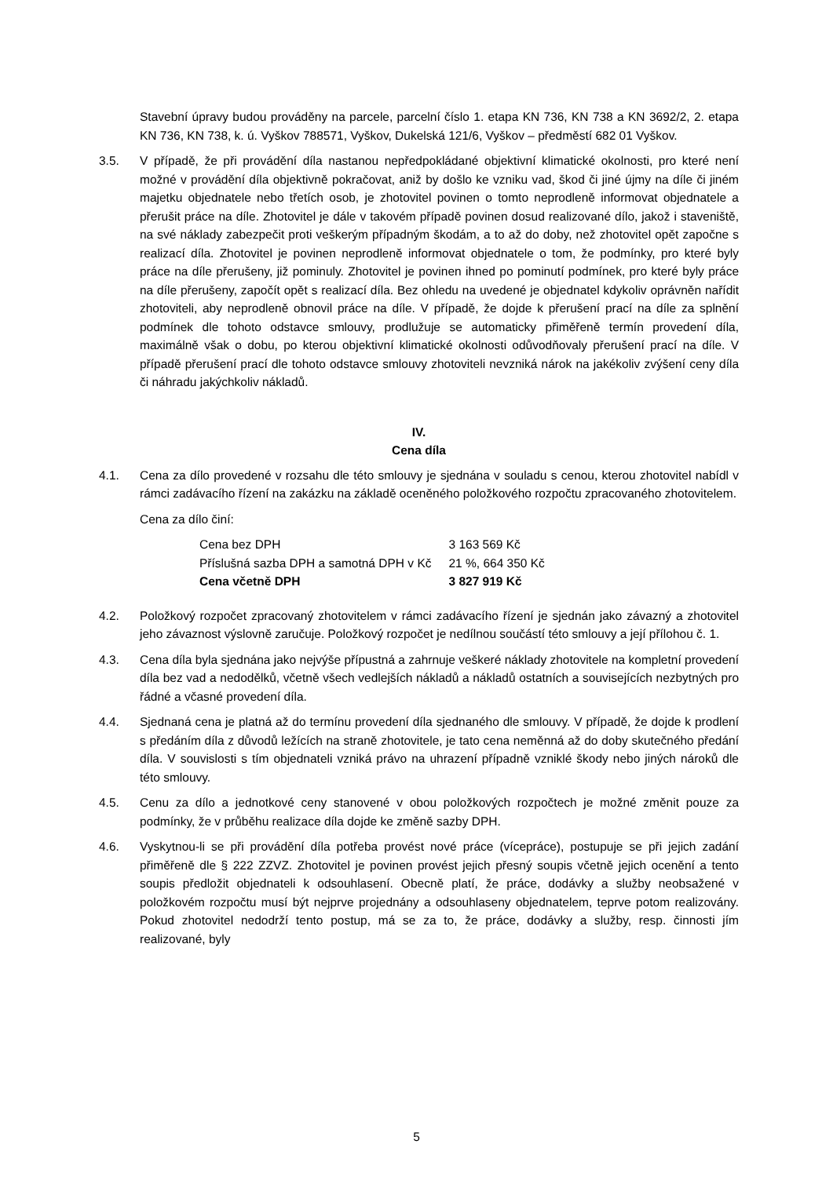Stavební úpravy budou prováděny na parcele, parcelní číslo 1. etapa KN 736, KN 738 a KN 3692/2, 2. etapa KN 736, KN 738, k. ú. Vyškov 788571, Vyškov, Dukelská 121/6, Vyškov – předměstí 682 01 Vyškov.
3.5. V případě, že při provádění díla nastanou nepředpokládané objektivní klimatické okolnosti, pro které není možné v provádění díla objektivně pokračovat, aniž by došlo ke vzniku vad, škod či jiné újmy na díle či jiném majetku objednatele nebo třetích osob, je zhotovitel povinen o tomto neprodleně informovat objednatele a přerušit práce na díle. Zhotovitel je dále v takovém případě povinen dosud realizované dílo, jakož i staveniště, na své náklady zabezpečit proti veškerým případným škodám, a to až do doby, než zhotovitel opět započne s realizací díla. Zhotovitel je povinen neprodleně informovat objednatele o tom, že podmínky, pro které byly práce na díle přerušeny, již pominuly. Zhotovitel je povinen ihned po pominutí podmínek, pro které byly práce na díle přerušeny, započít opět s realizací díla. Bez ohledu na uvedené je objednatel kdykoliv oprávněn nařídit zhotoviteli, aby neprodleně obnovil práce na díle. V případě, že dojde k přerušení prací na díle za splnění podmínek dle tohoto odstavce smlouvy, prodlužuje se automaticky přiměřeně termín provedení díla, maximálně však o dobu, po kterou objektivní klimatické okolnosti odůvodňovaly přerušení prací na díle. V případě přerušení prací dle tohoto odstavce smlouvy zhotoviteli nevzniká nárok na jakékoliv zvýšení ceny díla či náhradu jakýchkoliv nákladů.
IV.
Cena díla
4.1. Cena za dílo provedené v rozsahu dle této smlouvy je sjednána v souladu s cenou, kterou zhotovitel nabídl v rámci zadávacího řízení na zakázku na základě oceněného položkového rozpočtu zpracovaného zhotovitelem.
Cena za dílo činí:
| Cena bez DPH | 3 163 569 Kč |
| Příslušná sazba DPH a samotná DPH v Kč | 21 %, 664 350 Kč |
| Cena včetně DPH | 3 827 919 Kč |
4.2. Položkový rozpočet zpracovaný zhotovitelem v rámci zadávacího řízení je sjednán jako závazný a zhotovitel jeho závaznost výslovně zaručuje. Položkový rozpočet je nedílnou součástí této smlouvy a její přílohou č. 1.
4.3. Cena díla byla sjednána jako nejvýše přípustná a zahrnuje veškeré náklady zhotovitele na kompletní provedení díla bez vad a nedodělků, včetně všech vedlejších nákladů a nákladů ostatních a souvisejících nezbytných pro řádné a včasné provedení díla.
4.4. Sjednaná cena je platná až do termínu provedení díla sjednaného dle smlouvy. V případě, že dojde k prodlení s předáním díla z důvodů ležících na straně zhotovitele, je tato cena neměnná až do doby skutečného předání díla. V souvislosti s tím objednateli vzniká právo na uhrazení případně vzniklé škody nebo jiných nároků dle této smlouvy.
4.5. Cenu za dílo a jednotkové ceny stanovené v obou položkových rozpočtech je možné změnit pouze za podmínky, že v průběhu realizace díla dojde ke změně sazby DPH.
4.6. Vyskytnou-li se při provádění díla potřeba provést nové práce (vícepráce), postupuje se při jejich zadání přiměřeně dle § 222 ZZVZ. Zhotovitel je povinen provést jejich přesný soupis včetně jejich ocenění a tento soupis předložit objednateli k odsouhlasení. Obecně platí, že práce, dodávky a služby neobsažené v položkovém rozpočtu musí být nejprve projednány a odsouhlaseny objednatelem, teprve potom realizovány. Pokud zhotovitel nedodrží tento postup, má se za to, že práce, dodávky a služby, resp. činnosti jím realizované, byly
5